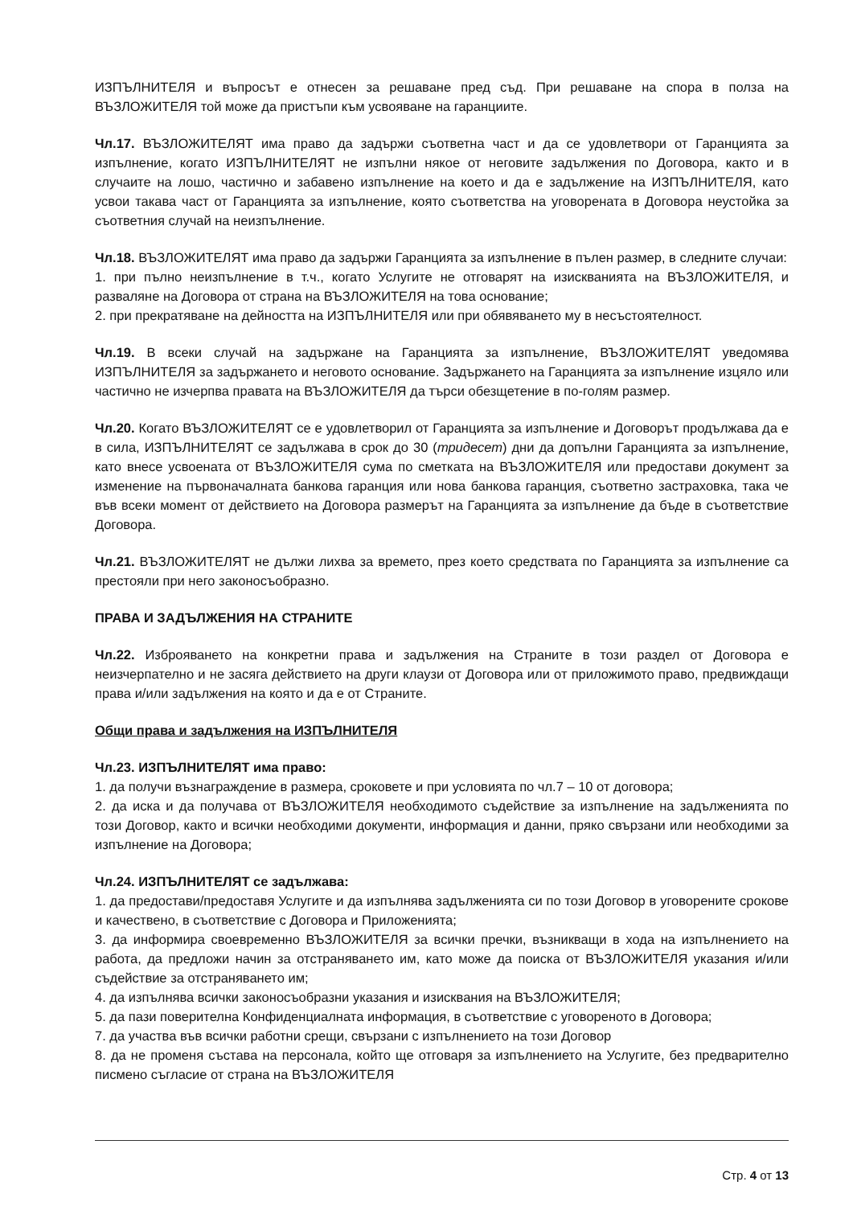ИЗПЪЛНИТЕЛЯ и въпросът е отнесен за решаване пред съд. При решаване на спора в полза на ВЪЗЛОЖИТЕЛЯ той може да пристъпи към усвояване на гаранциите.
Чл.17. ВЪЗЛОЖИТЕЛЯТ има право да задържи съответна част и да се удовлетвори от Гаранцията за изпълнение, когато ИЗПЪЛНИТЕЛЯТ не изпълни някое от неговите задължения по Договора, както и в случаите на лошо, частично и забавено изпълнение на което и да е задължение на ИЗПЪЛНИТЕЛЯ, като усвои такава част от Гаранцията за изпълнение, която съответства на уговорената в Договора неустойка за съответния случай на неизпълнение.
Чл.18. ВЪЗЛОЖИТЕЛЯТ има право да задържи Гаранцията за изпълнение в пълен размер, в следните случаи:
1. при пълно неизпълнение в т.ч., когато Услугите не отговарят на изискванията на ВЪЗЛОЖИТЕЛЯ, и разваляне на Договора от страна на ВЪЗЛОЖИТЕЛЯ на това основание;
2. при прекратяване на дейността на ИЗПЪЛНИТЕЛЯ или при обявяването му в несъстоятелност.
Чл.19. В всеки случай на задържане на Гаранцията за изпълнение, ВЪЗЛОЖИТЕЛЯТ уведомява ИЗПЪЛНИТЕЛЯ за задържането и неговото основание. Задържането на Гаранцията за изпълнение изцяло или частично не изчерпва правата на ВЪЗЛОЖИТЕЛЯ да търси обезщетение в по-голям размер.
Чл.20. Когато ВЪЗЛОЖИТЕЛЯТ се е удовлетворил от Гаранцията за изпълнение и Договорът продължава да е в сила, ИЗПЪЛНИТЕЛЯТ се задължава в срок до 30 (тридесет) дни да допълни Гаранцията за изпълнение, като внесе усвоената от ВЪЗЛОЖИТЕЛЯ сума по сметката на ВЪЗЛОЖИТЕЛЯ или предостави документ за изменение на първоначалната банкова гаранция или нова банкова гаранция, съответно застраховка, така че във всеки момент от действието на Договора размерът на Гаранцията за изпълнение да бъде в съответствие Договора.
Чл.21. ВЪЗЛОЖИТЕЛЯТ не дължи лихва за времето, през което средствата по Гаранцията за изпълнение са престояли при него законосъобразно.
ПРАВА И ЗАДЪЛЖЕНИЯ НА СТРАНИТЕ
Чл.22. Изброяването на конкретни права и задължения на Страните в този раздел от Договора е неизчерпателно и не засяга действието на други клаузи от Договора или от приложимото право, предвиждащи права и/или задължения на която и да е от Страните.
Общи права и задължения на ИЗПЪЛНИТЕЛЯ
Чл.23. ИЗПЪЛНИТЕЛЯТ има право:
1. да получи възнаграждение в размера, сроковете и при условията по чл.7 – 10 от договора;
2. да иска и да получава от ВЪЗЛОЖИТЕЛЯ необходимото съдействие за изпълнение на задълженията по този Договор, както и всички необходими документи, информация и данни, пряко свързани или необходими за изпълнение на Договора;
Чл.24. ИЗПЪЛНИТЕЛЯТ се задължава:
1. да предостави/предоставя Услугите и да изпълнява задълженията си по този Договор в уговорените срокове и качествено, в съответствие с Договора и Приложенията;
3. да информира своевременно ВЪЗЛОЖИТЕЛЯ за всички пречки, възникващи в хода на изпълнението на работа, да предложи начин за отстраняването им, като може да поиска от ВЪЗЛОЖИТЕЛЯ указания и/или съдействие за отстраняването им;
4. да изпълнява всички законосъобразни указания и изисквания на ВЪЗЛОЖИТЕЛЯ;
5. да пази поверителна Конфиденциалната информация, в съответствие с уговореното в Договора;
7. да участва във всички работни срещи, свързани с изпълнението на този Договор
8. да не променя състава на персонала, който ще отговаря за изпълнението на Услугите, без предварително писмено съгласие от страна на ВЪЗЛОЖИТЕЛЯ
Стр. 4 от 13